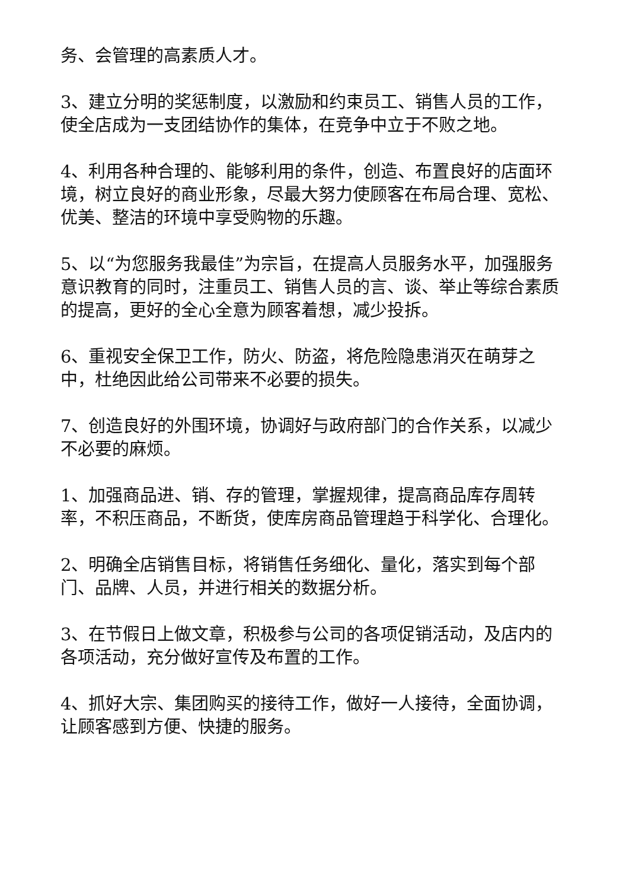务、会管理的高素质人才。
3、建立分明的奖惩制度，以激励和约束员工、销售人员的工作，使全店成为一支团结协作的集体，在竞争中立于不败之地。
4、利用各种合理的、能够利用的条件，创造、布置良好的店面环境，树立良好的商业形象，尽最大努力使顾客在布局合理、宽松、优美、整洁的环境中享受购物的乐趣。
5、以“为您服务我最佳”为宗旨，在提高人员服务水平，加强服务意识教育的同时，注重员工、销售人员的言、谈、举止等综合素质的提高，更好的全心全意为顾客着想，减少投拆。
6、重视安全保卫工作，防火、防盗，将危险隐患消灭在萌芽之中，杜绝因此给公司带来不必要的损失。
7、创造良好的外围环境，协调好与政府部门的合作关系，以减少不必要的麻烦。
1、加强商品进、销、存的管理，掌握规律，提高商品库存周转率，不积压商品，不断货，使库房商品管理趋于科学化、合理化。
2、明确全店销售目标，将销售任务细化、量化，落实到每个部门、品牌、人员，并进行相关的数据分析。
3、在节假日上做文章，积极参与公司的各项促销活动，及店内的各项活动，充分做好宣传及布置的工作。
4、抓好大宗、集团购买的接待工作，做好一人接待，全面协调，让顾客感到方便、快捷的服务。